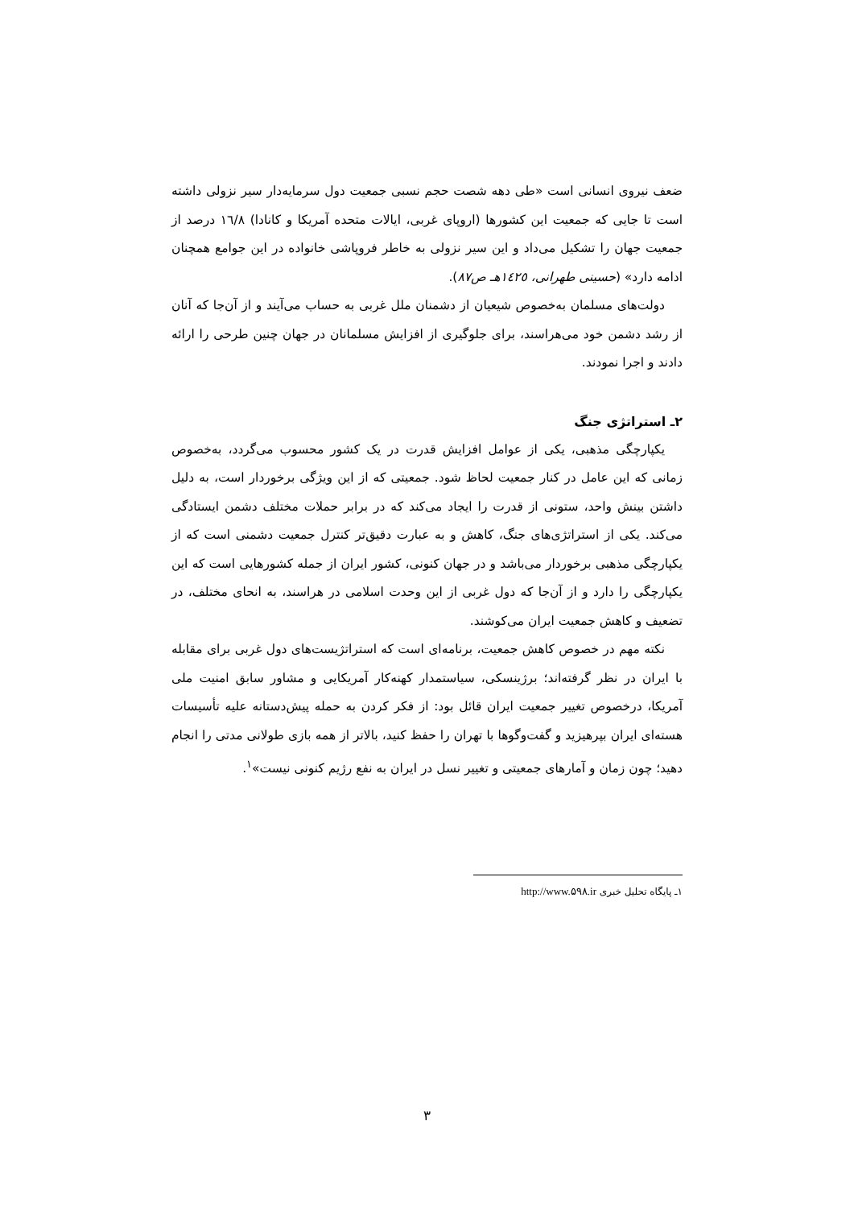ضعف نیروی انسانی است «طی دهه شصت حجم نسبی جمعیت دول سرمایه‌دار سیر نزولی داشته است تا جایی که جمعیت این کشورها (اروپای غربی، ایالات متحده آمریکا و کانادا) ۱٦/۸ درصد از جمعیت جهان را تشکیل می‌داد و این سیر نزولی به خاطر فروپاشی خانواده در این جوامع همچنان ادامه دارد» (حسینی طهرانی، ۱٤۲٥هـ ص۸۷).
دولت‌های مسلمان به‌خصوص شیعیان از دشمنان ملل غربی به حساب می‌آیند و از آن‌جا که آنان از رشد دشمن خود می‌هراسند، برای جلوگیری از افزایش مسلمانان در جهان چنین طرحی را ارائه دادند و اجرا نمودند.
۲ـ استراتژی جنگ
یکپارچگی مذهبی، یکی از عوامل افزایش قدرت در یک کشور محسوب می‌گردد، به‌خصوص زمانی که این عامل در کنار جمعیت لحاظ شود. جمعیتی که از این ویژگی برخوردار است، به دلیل داشتن بینش واحد، ستونی از قدرت را ایجاد می‌کند که در برابر حملات مختلف دشمن ایستادگی می‌کند. یکی از استراتژی‌های جنگ، کاهش و به عبارت دقیق‌تر کنترل جمعیت دشمنی است که از یکپارچگی مذهبی برخوردار می‌باشد و در جهان کنونی، کشور ایران از جمله کشورهایی است که این یکپارچگی را دارد و از آن‌جا که دول غربی از این وحدت اسلامی در هراسند، به انحای مختلف، در تضعیف و کاهش جمعیت ایران می‌کوشند.
نکته مهم در خصوص کاهش جمعیت، برنامه‌ای است که استراتژیست‌های دول غربی برای مقابله با ایران در نظر گرفته‌اند؛ برژینسکی، سیاستمدار کهنه‌کار آمریکایی و مشاور سابق امنیت ملی آمریکا، درخصوص تغییر جمعیت ایران قائل بود: از فکر کردن به حمله پیش‌دستانه علیه تأسیسات هسته‌ای ایران بپرهیزید و گفت‌وگوها با تهران را حفظ کنید، بالاتر از همه بازی طولانی مدتی را انجام دهید؛ چون زمان و آمارهای جمعیتی و تغییر نسل در ایران به نفع رژیم کنونی نیست»<sup>۱</sup>.
۱ـ پایگاه تحلیل خبری http://www.۵۹۸.ir
۳